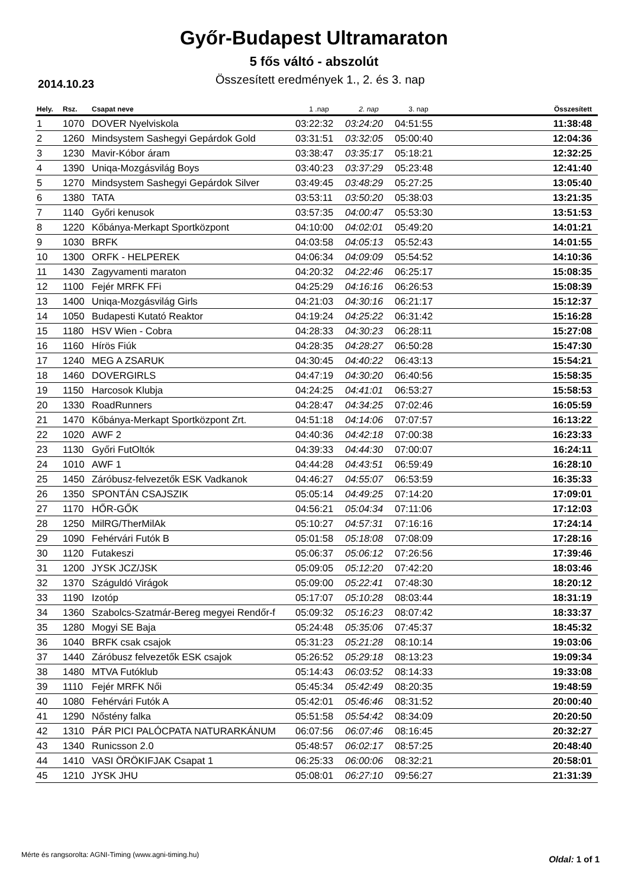Győr-Budapest Ultramaraton
5 fős váltó - abszolút
2014.10.23
Összesített eredmények 1., 2. és 3. nap
| Hely. | Rsz. | Csapat neve | 1 .nap | 2. nap | 3. nap | Összesített |
| --- | --- | --- | --- | --- | --- | --- |
| 1 | 1070 | DOVER Nyelviskola | 03:22:32 | 03:24:20 | 04:51:55 | 11:38:48 |
| 2 | 1260 | Mindsystem Sashegyi Gepárdok Gold | 03:31:51 | 03:32:05 | 05:00:40 | 12:04:36 |
| 3 | 1230 | Mavir-Kóbor áram | 03:38:47 | 03:35:17 | 05:18:21 | 12:32:25 |
| 4 | 1390 | Uniqa-Mozgásvilág Boys | 03:40:23 | 03:37:29 | 05:23:48 | 12:41:40 |
| 5 | 1270 | Mindsystem Sashegyi Gepárdok Silver | 03:49:45 | 03:48:29 | 05:27:25 | 13:05:40 |
| 6 | 1380 | TATA | 03:53:11 | 03:50:20 | 05:38:03 | 13:21:35 |
| 7 | 1140 | Győri kenusok | 03:57:35 | 04:00:47 | 05:53:30 | 13:51:53 |
| 8 | 1220 | Kőbánya-Merkapt Sportközpont | 04:10:00 | 04:02:01 | 05:49:20 | 14:01:21 |
| 9 | 1030 | BRFK | 04:03:58 | 04:05:13 | 05:52:43 | 14:01:55 |
| 10 | 1300 | ORFK - HELPEREK | 04:06:34 | 04:09:09 | 05:54:52 | 14:10:36 |
| 11 | 1430 | Zagyvamenti maraton | 04:20:32 | 04:22:46 | 06:25:17 | 15:08:35 |
| 12 | 1100 | Fejér MRFK FFi | 04:25:29 | 04:16:16 | 06:26:53 | 15:08:39 |
| 13 | 1400 | Uniqa-Mozgásvilág Girls | 04:21:03 | 04:30:16 | 06:21:17 | 15:12:37 |
| 14 | 1050 | Budapesti Kutató Reaktor | 04:19:24 | 04:25:22 | 06:31:42 | 15:16:28 |
| 15 | 1180 | HSV Wien - Cobra | 04:28:33 | 04:30:23 | 06:28:11 | 15:27:08 |
| 16 | 1160 | Hírös Fiúk | 04:28:35 | 04:28:27 | 06:50:28 | 15:47:30 |
| 17 | 1240 | MEG A ZSARUK | 04:30:45 | 04:40:22 | 06:43:13 | 15:54:21 |
| 18 | 1460 | DOVERGIRLS | 04:47:19 | 04:30:20 | 06:40:56 | 15:58:35 |
| 19 | 1150 | Harcosok Klubja | 04:24:25 | 04:41:01 | 06:53:27 | 15:58:53 |
| 20 | 1330 | RoadRunners | 04:28:47 | 04:34:25 | 07:02:46 | 16:05:59 |
| 21 | 1470 | Kőbánya-Merkapt Sportközpont Zrt. | 04:51:18 | 04:14:06 | 07:07:57 | 16:13:22 |
| 22 | 1020 | AWF 2 | 04:40:36 | 04:42:18 | 07:00:38 | 16:23:33 |
| 23 | 1130 | Győri FutOltók | 04:39:33 | 04:44:30 | 07:00:07 | 16:24:11 |
| 24 | 1010 | AWF 1 | 04:44:28 | 04:43:51 | 06:59:49 | 16:28:10 |
| 25 | 1450 | Záróbusz-felvezetők ESK Vadkanok | 04:46:27 | 04:55:07 | 06:53:59 | 16:35:33 |
| 26 | 1350 | SPONTÁN CSAJSZIK | 05:05:14 | 04:49:25 | 07:14:20 | 17:09:01 |
| 27 | 1170 | HŐR-GŐK | 04:56:21 | 05:04:34 | 07:11:06 | 17:12:03 |
| 28 | 1250 | MilRG/TherMilAk | 05:10:27 | 04:57:31 | 07:16:16 | 17:24:14 |
| 29 | 1090 | Fehérvári Futók B | 05:01:58 | 05:18:08 | 07:08:09 | 17:28:16 |
| 30 | 1120 | Futakeszi | 05:06:37 | 05:06:12 | 07:26:56 | 17:39:46 |
| 31 | 1200 | JYSK JCZ/JSK | 05:09:05 | 05:12:20 | 07:42:20 | 18:03:46 |
| 32 | 1370 | Száguldó Virágok | 05:09:00 | 05:22:41 | 07:48:30 | 18:20:12 |
| 33 | 1190 | Izotóp | 05:17:07 | 05:10:28 | 08:03:44 | 18:31:19 |
| 34 | 1360 | Szabolcs-Szatmár-Bereg megyei Rendőr-f | 05:09:32 | 05:16:23 | 08:07:42 | 18:33:37 |
| 35 | 1280 | Mogyi SE Baja | 05:24:48 | 05:35:06 | 07:45:37 | 18:45:32 |
| 36 | 1040 | BRFK csak csajok | 05:31:23 | 05:21:28 | 08:10:14 | 19:03:06 |
| 37 | 1440 | Záróbusz felvezetők ESK csajok | 05:26:52 | 05:29:18 | 08:13:23 | 19:09:34 |
| 38 | 1480 | MTVA Futóklub | 05:14:43 | 06:03:52 | 08:14:33 | 19:33:08 |
| 39 | 1110 | Fejér MRFK Női | 05:45:34 | 05:42:49 | 08:20:35 | 19:48:59 |
| 40 | 1080 | Fehérvári Futók A | 05:42:01 | 05:46:46 | 08:31:52 | 20:00:40 |
| 41 | 1290 | Nőstény falka | 05:51:58 | 05:54:42 | 08:34:09 | 20:20:50 |
| 42 | 1310 | PÁR PICI PALÓCPATA NATURARKÁNUM | 06:07:56 | 06:07:46 | 08:16:45 | 20:32:27 |
| 43 | 1340 | Runicsson 2.0 | 05:48:57 | 06:02:17 | 08:57:25 | 20:48:40 |
| 44 | 1410 | VASI ÖRÖKIFJAK Csapat 1 | 06:25:33 | 06:00:06 | 08:32:21 | 20:58:01 |
| 45 | 1210 | JYSK JHU | 05:08:01 | 06:27:10 | 09:56:27 | 21:31:39 |
Mérte és rangsorolta: AGNI-Timing (www.agni-timing.hu)
Oldal: 1 of 1